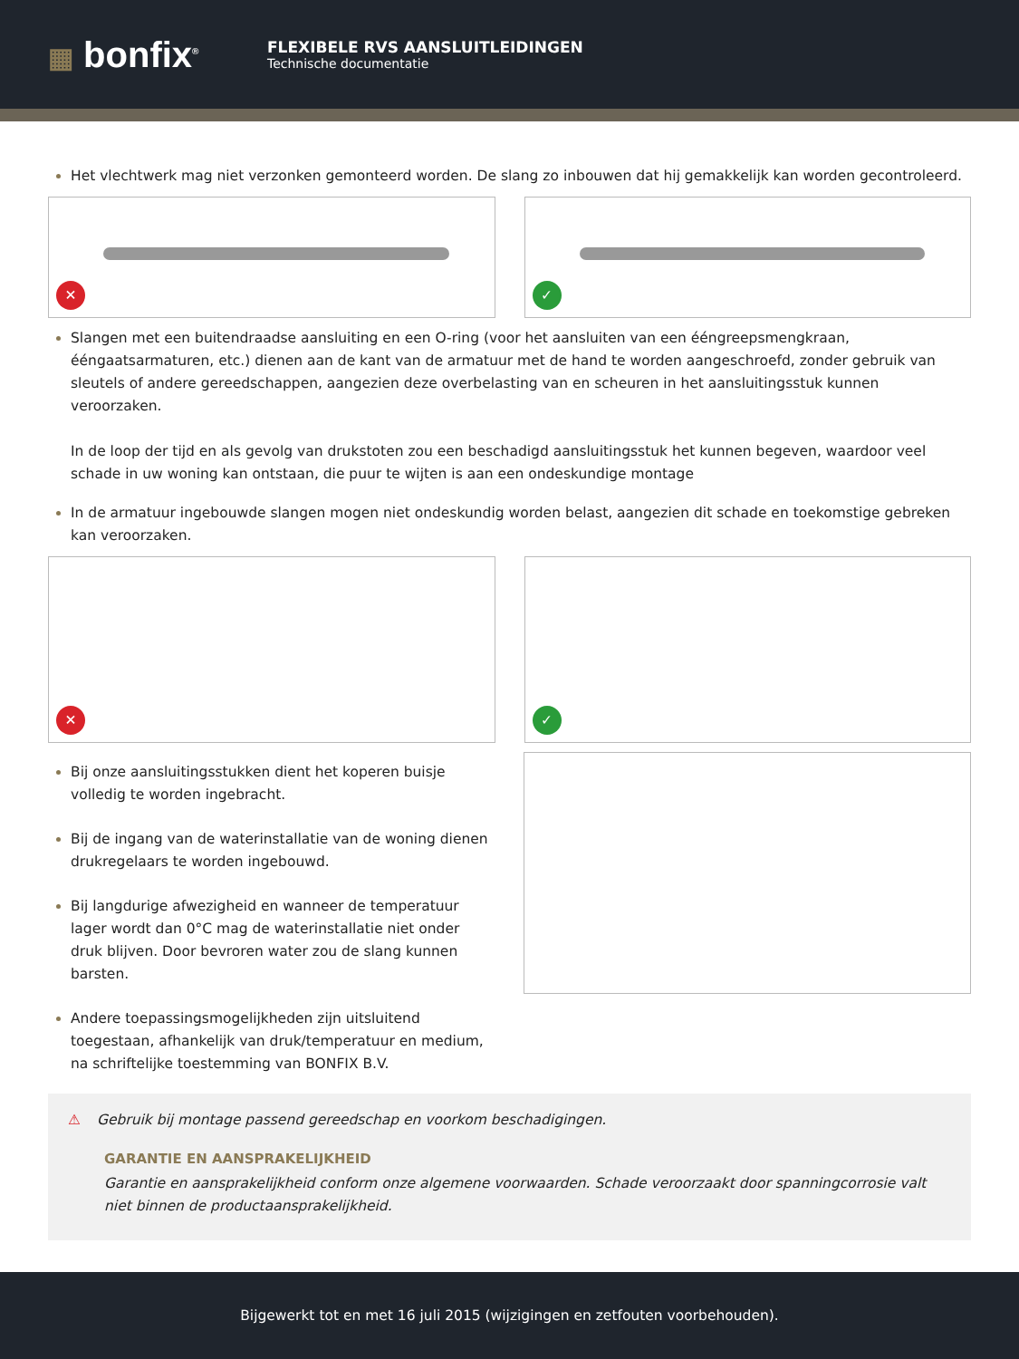▦ bonfix<sup>®</sup>
FLEXIBELE RVS AANSLUITLEIDINGEN
Technische documentatie
Het vlechtwerk mag niet verzonken gemonteerd worden. De slang zo inbouwen dat hij gemakkelijk kan worden gecontroleerd.
✕
✓
Slangen met een buitendraadse aansluiting en een O-ring (voor het aansluiten van een ééngreepsmengkraan, ééngaatsarmaturen, etc.) dienen aan de kant van de armatuur met de hand te worden aangeschroefd, zonder gebruik van sleutels of andere gereedschappen, aangezien deze overbelasting van en scheuren in het aansluitingsstuk kunnen veroorzaken.
In de loop der tijd en als gevolg van drukstoten zou een beschadigd aansluitingsstuk het kunnen begeven, waardoor veel schade in uw woning kan ontstaan, die puur te wijten is aan een ondeskundige montage
In de armatuur ingebouwde slangen mogen niet ondeskundig worden belast, aangezien dit schade en toekomstige gebreken kan veroorzaken.
✕
✓
Bij onze aansluitingsstukken dient het koperen buisje volledig te worden ingebracht.
Bij de ingang van de waterinstallatie van de woning dienen drukregelaars te worden ingebouwd.
Bij langdurige afwezigheid en wanneer de temperatuur lager wordt dan 0°C mag de waterinstallatie niet onder druk blijven. Door bevroren water zou de slang kunnen barsten.
Andere toepassingsmogelijkheden zijn uitsluitend toegestaan, afhankelijk van druk/temperatuur en medium, na schriftelijke toestemming van BONFIX B.V.
⚠ Gebruik bij montage passend gereedschap en voorkom beschadigingen.
GARANTIE EN AANSPRAKELIJKHEID
Garantie en aansprakelijkheid conform onze algemene voorwaarden. Schade veroorzaakt door spanningcorrosie valt niet binnen de productaansprakelijkheid.
Bijgewerkt tot en met 16 juli 2015 (wijzigingen en zetfouten voorbehouden).